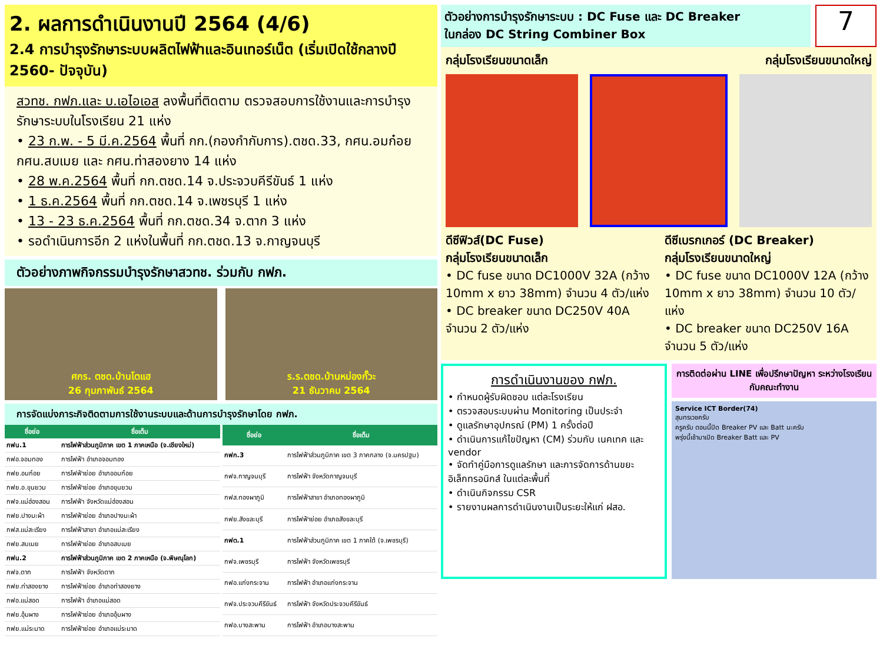2. ผลการดำเนินงานปี 2564 (4/6)
2.4 การบำรุงรักษาระบบผลิตไฟฟ้าและอินเทอร์เน็ต (เริ่มเปิดใช้กลางปี 2560- ปัจจุบัน)
สวทช. กฟภ.และ บ.เอไอเอส ลงพื้นที่ติดตาม ตรวจสอบการใช้งานและการบำรุงรักษาระบบในโรงเรียน 21 แห่ง
• 23 ก.พ. - 5 มี.ค.2564 พื้นที่ กก.(กองกำกับการ).ตชด.33, กศน.อมก๋อย กศน.สบเมย และ กศน.ท่าสองยาง 14 แห่ง
• 28 พ.ค.2564 พื้นที่ กก.ตชด.14 จ.ประจวบคีรีขันธ์ 1 แห่ง
• 1 ธ.ค.2564 พื้นที่ กก.ตชด.14 จ.เพชรบุรี 1 แห่ง
• 13 - 23 ธ.ค.2564 พื้นที่ กก.ตชด.34 จ.ตาก 3 แห่ง
• รอดำเนินการอีก 2 แห่งในพื้นที่ กก.ตชด.13 จ.กาญจนบุรี
ตัวอย่างภาพกิจกรรมบำรุงรักษาสวทช. ร่วมกับ กฟภ.
ศกร. ตชด.บ้านโตแฮ
26 กุมภาพันธ์ 2564
ร.ร.ตชด.บ้านหม่องกั๊วะ
21 ธันวาคม 2564
การจัดแบ่งภาระกิจติดตามการใช้งานระบบและด้านการบำรุงรักษาโดย กฟภ.
| ชื่อย่อ | ชื่อเต็ม |
| --- | --- |
| กฟน.1 | การไฟฟ้าส่วนภูมิภาค เขต 1 ภาคเหนือ (จ.เชียงใหม่) |
| กฟอ.จอมทอง | การไฟฟ้า อำเภอจอมทอง |
| กฟย.อมก๋อย | การไฟฟ้าย่อย อำเภออมก๋อย |
| กฟย.อ.ขุนยวม | การไฟฟ้าย่อย อำเภอขุนยวม |
| กฟจ.แม่ฮ่องสอน | การไฟฟ้า จังหวัดแม่ฮ่องสอน |
| กฟย.ปางมะผ้า | การไฟฟ้าย่อย อำเภอปางมะผ้า |
| กฟส.แม่สะเรียง | การไฟฟ้าสาขา อำเภอแม่สะเรียง |
| กฟย.สบเมย | การไฟฟ้าย่อย อำเภอสบเมย |
| กฟน.2 | การไฟฟ้าส่วนภูมิภาค เขต 2 ภาคเหนือ (จ.พิษณุโลก) |
| กฟจ.ตาก | การไฟฟ้า จังหวัดตาก |
| กฟย.ท่าสองยาง | การไฟฟ้าย่อย อำเภอท่าสองยาง |
| กฟอ.แม่สอด | การไฟฟ้า อำเภอแม่สอด |
| กฟย.อุ้มผาง | การไฟฟ้าย่อย อำเภออุ้มผาง |
| กฟย.แม่ระมาด | การไฟฟ้าย่อย อำเภอแม่ระมาด |
| ชื่อย่อ | ชื่อเต็ม |
| --- | --- |
| กฟก.3 | การไฟฟ้าส่วนภูมิภาค เขต 3 ภาคกลาง (จ.นครปฐม) |
| กฟจ.กาญจนบุรี | การไฟฟ้า จังหวัดกาญจนบุรี |
| กฟส.ทองผาภูมิ | การไฟฟ้าสาขา อำเภอทองผาภูมิ |
| กฟย.สังขละบุรี | การไฟฟ้าย่อย อำเภอสังขละบุรี |
| กฟต.1 | การไฟฟ้าส่วนภูมิภาค เขต 1 ภาคใต้ (จ.เพชรบุรี) |
| กฟจ.เพชรบุรี | การไฟฟ้า จังหวัดเพชรบุรี |
| กฟอ.แก่งกระจาน | การไฟฟ้า อำเภอแก่งกระจาน |
| กฟจ.ประจวบคีรีขันธ์ | การไฟฟ้า จังหวัดประจวบคีรีขันธ์ |
| กฟอ.บางสะพาน | การไฟฟ้า อำเภอบางสะพาน |
ตัวอย่างการบำรุงรักษาระบบ : DC Fuse และ DC Breaker
ในกล่อง DC String Combiner Box
7
กลุ่มโรงเรียนขนาดเล็ก กลุ่มโรงเรียนขนาดใหญ่
ดีซีฟิวส์(DC Fuse)
กลุ่มโรงเรียนขนาดเล็ก
• DC fuse ขนาด DC1000V 32A (กว้าง 10mm x ยาว 38mm) จำนวน 4 ตัว/แห่ง
• DC breaker ขนาด DC250V 40A จำนวน 2 ตัว/แห่ง
ดีซีเบรกเกอร์ (DC Breaker)
กลุ่มโรงเรียนขนาดใหญ่
• DC fuse ขนาด DC1000V 12A (กว้าง 10mm x ยาว 38mm) จำนวน 10 ตัว/แห่ง
• DC breaker ขนาด DC250V 16A จำนวน 5 ตัว/แห่ง
การดำเนินงานของ กฟภ.
• กำหนดผู้รับผิดชอบ แต่ละโรงเรียน
• ตรวจสอบระบบผ่าน Monitoring เป็นประจำ
• ดูแลรักษาอุปกรณ์ (PM) 1 ครั้งต่อปี
• ดำเนินการแก้ไขปัญหา (CM) ร่วมกับ เนคเทค และ vendor
• จัดทำคู่มือการดูแลรักษา และการจัดการด้านขยะอิเล็กทรอนิกส์ ในแต่ละพื้นที่
• ดำเนินกิจกรรม CSR
• รายงานผลการดำเนินงานเป็นระยะให้แก่ ฝสอ.
การติดต่อผ่าน LINE เพื่อปรึกษาปัญหา ระหว่างโรงเรียนกับคณะทำงาน
Service ICT Border(74)
สุนทรเวชครับ
ครูครับ ตอนนี้ปิด Breaker PV และ Batt นะครับ
พรุ่งนี้เช้ามาเปิด Breaker Batt และ PV